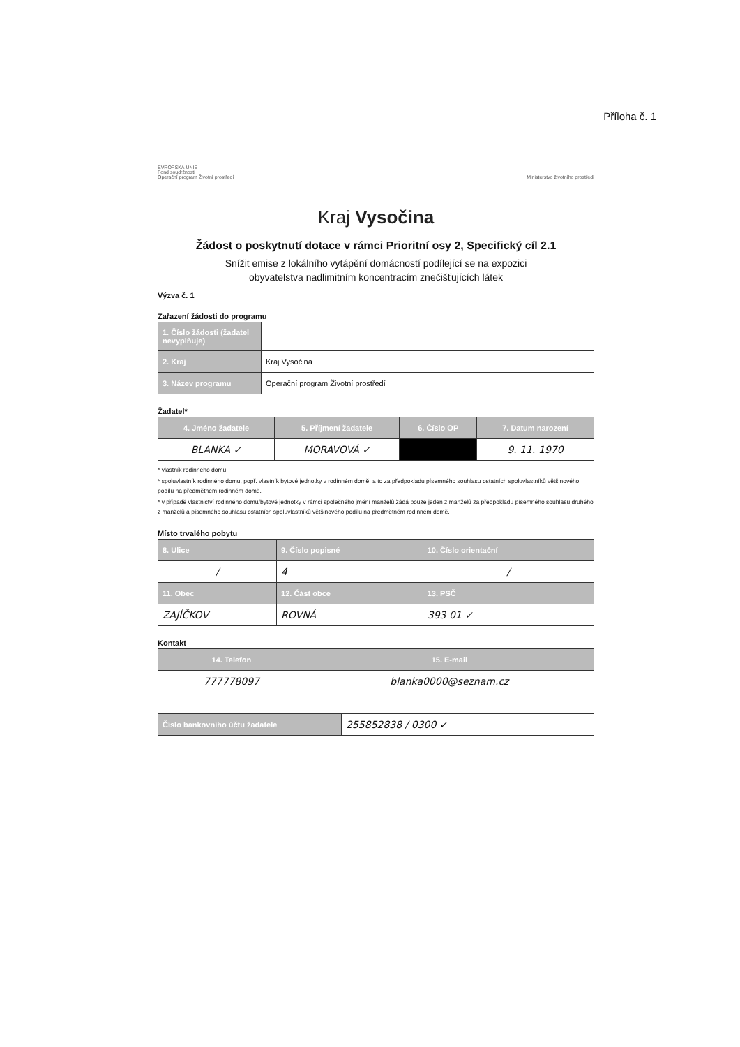Příloha č. 1
EVROPSKÁ UNIE
Fond soudržnosti
Operační program Životní prostředí
Ministerstvo životního prostředí
Kraj Vysočina
Žádost o poskytnutí dotace v rámci Prioritní osy 2, Specifický cíl 2.1
Snížit emise z lokálního vytápění domácností podílející se na expozici
obyvatelstva nadlimitním koncentracím znečišťujících látek
Výzva č. 1
Zařazení žádosti do programu
| 1. Číslo žádosti (žadatel nevyplňuje) | |
| 2. Kraj | Kraj Vysočina |
| 3. Název programu | Operační program Životní prostředí |
Žadatel*
| 4. Jméno žadatele | 5. Příjmení žadatele | 6. Číslo OP | 7. Datum narození |
| --- | --- | --- | --- |
| BLANKA ✓ | MORAVOVÁ ✓ | | 9. 11. 1970 |
* vlastník rodinného domu,
* spoluvlastník rodinného domu, popř. vlastník bytové jednotky v rodinném domě, a to za předpokladu písemného souhlasu ostatních spoluvlastníků většinového podílu na předmětném rodinném domě,
* v případě vlastnictví rodinného domu/bytové jednotky v rámci společného jmění manželů žádá pouze jeden z manželů za předpokladu písemného souhlasu druhého z manželů a písemného souhlasu ostatních spoluvlastníků většinového podílu na předmětném rodinném domě.
Místo trvalého pobytu
| 8. Ulice | 9. Číslo popisné | 10. Číslo orientační |
| --- | --- | --- |
| / | 4 | / |
| 11. Obec | 12. Část obce | 13. PSČ |
| ZAJÍČKOV | ROVNÁ | 393 01 ✓ |
Kontakt
| 14. Telefon | 15. E-mail |
| --- | --- |
| 777778097 | blanka0000@seznam.cz |
| Číslo bankovního účtu žadatele | 255852838 / 0300 ✓ |